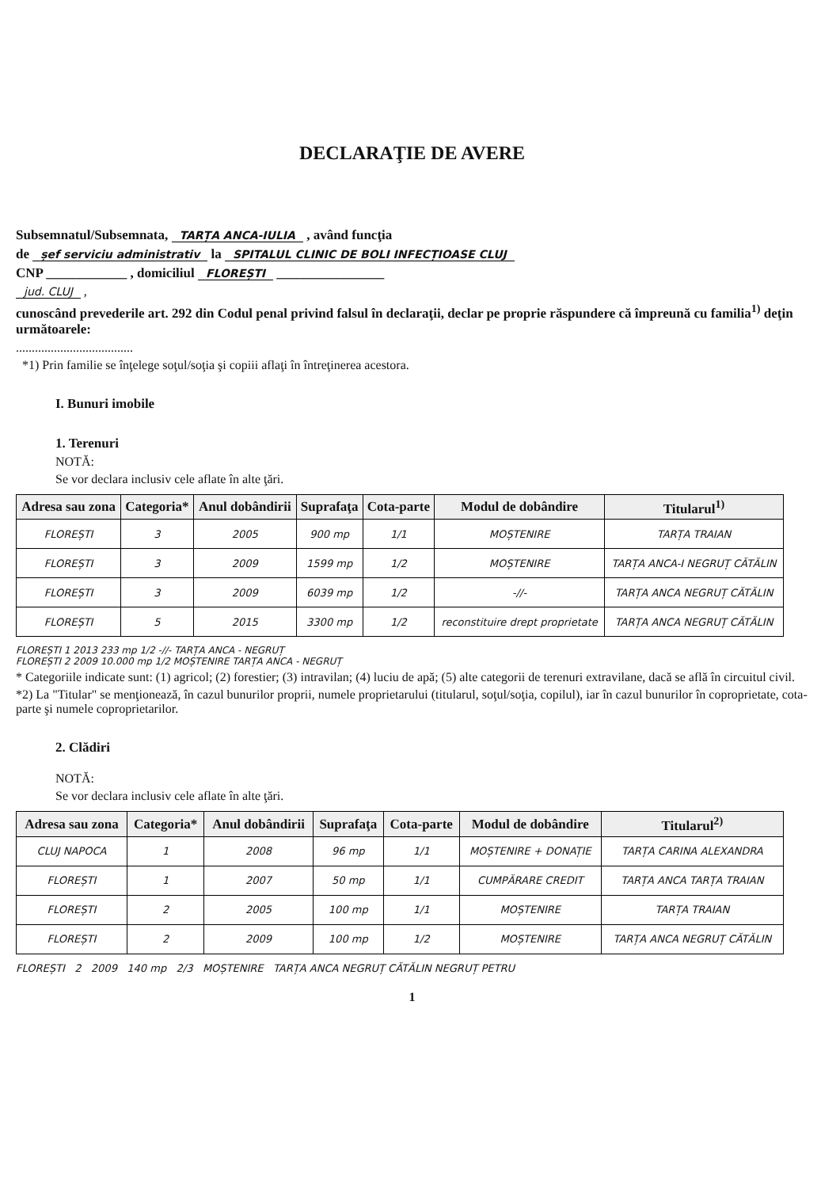DECLARAŢIE DE AVERE
Subsemnatul/Subsemnata, TARȚA ANCA-IULIA , având funcţia
de șef serviciu administrativ la SPITALUL CLINIC DE BOLI INFECȚIOASE CLUJ
CNP ____________ , domiciliul FLOREȘTI ________________
jud. CLUJ ,
cunoscând prevederile art. 292 din Codul penal privind falsul în declaraţii, declar pe proprie răspundere că împreună cu familia<sup>1)</sup> deţin următoarele:
.....................................
*1) Prin familie se înţelege soţul/soţia şi copiii aflaţi în întreţinerea acestora.
I. Bunuri imobile
1. Terenuri
NOTĂ:
Se vor declara inclusiv cele aflate în alte ţări.
| Adresa sau zona | Categoria* | Anul dobândirii | Suprafaţa | Cota-parte | Modul de dobândire | Titularul<sup>1)</sup> |
| --- | --- | --- | --- | --- | --- | --- |
| FLOREȘTI | 3 | 2005 | 900 mp | 1/1 | MOȘTENIRE | TARȚA TRAIAN |
| FLOREȘTI | 3 | 2009 | 1599 mp | 1/2 | MOȘTENIRE | TARȚA ANCA-I NEGRUȚ CĂTĂLIN |
| FLOREȘTI | 3 | 2009 | 6039 mp | 1/2 | -//- | TARȚA ANCA NEGRUȚ CĂTĂLIN |
| FLOREȘTI | 5 | 2015 | 3300 mp | 1/2 | reconstituire drept proprietate | TARȚA ANCA NEGRUȚ CĂTĂLIN |
FLOREȘTI 1 2013 233 mp 1/2 -//- TARȚA ANCA - NEGRUȚ
FLOREȘTI 2 2009 10.000 mp 1/2 MOȘTENIRE TARȚA ANCA - NEGRUȚ
* Categoriile indicate sunt: (1) agricol; (2) forestier; (3) intravilan; (4) luciu de apă; (5) alte categorii de terenuri extravilane, dacă se află în circuitul civil.
*2) La "Titular" se menţionează, în cazul bunurilor proprii, numele proprietarului (titularul, soţul/soţia, copilul), iar în cazul bunurilor în coproprietate, cota-parte şi numele coproprietarilor.
2. Clădiri
NOTĂ:
Se vor declara inclusiv cele aflate în alte ţări.
| Adresa sau zona | Categoria* | Anul dobândirii | Suprafaţa | Cota-parte | Modul de dobândire | Titularul<sup>2)</sup> |
| --- | --- | --- | --- | --- | --- | --- |
| CLUJ NAPOCA | 1 | 2008 | 96 mp | 1/1 | MOȘTENIRE + DONAȚIE | TARȚA CARINA ALEXANDRA |
| FLOREȘTI | 1 | 2007 | 50 mp | 1/1 | CUMPĂRARE CREDIT | TARȚA ANCA TARȚA TRAIAN |
| FLOREȘTI | 2 | 2005 | 100 mp | 1/1 | MOȘTENIRE | TARȚA TRAIAN |
| FLOREȘTI | 2 | 2009 | 100 mp | 1/2 | MOȘTENIRE | TARȚA ANCA NEGRUȚ CĂTĂLIN |
FLOREȘTI 2 2009 140 mp 2/3 MOȘTENIRE TARȚA ANCA NEGRUȚ CĂTĂLIN NEGRUȚ PETRU
1